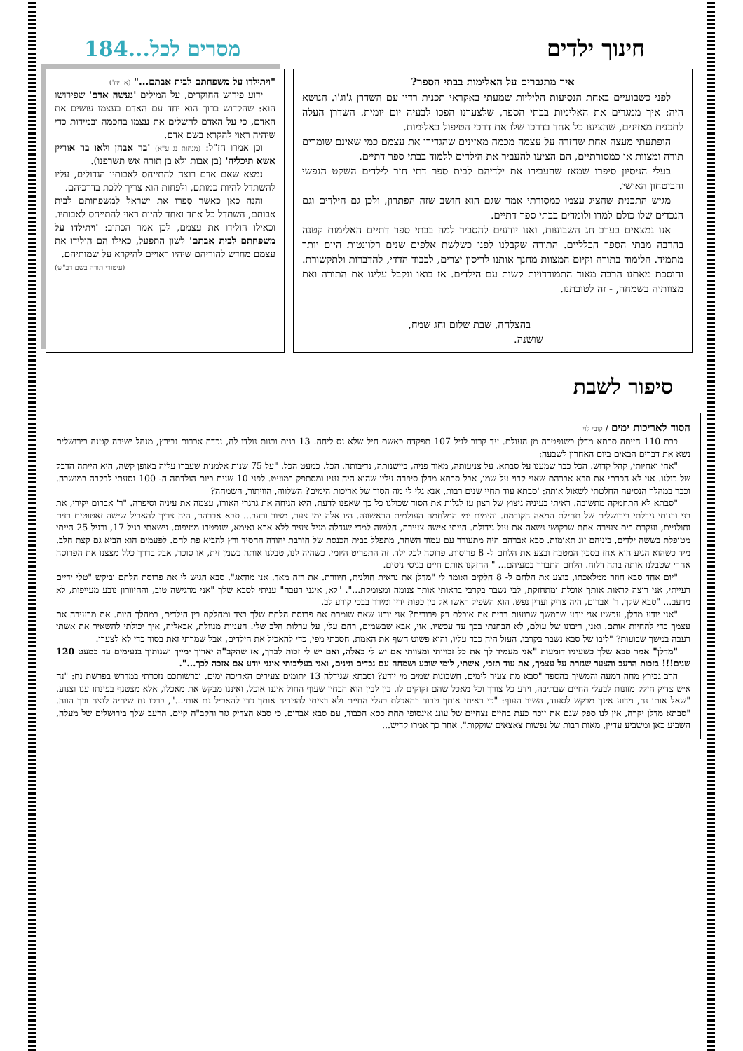חינוך ילדים מסרים לכל...184
איך מתגברים על האלימות בבתי הספר?
לפני כשבועיים באחת הנסיעות הליליות שמעתי באקראי תכנית רדיו עם השדרן ג'וג'ו. הנושא היה: איך ממגרים את האלימות בבתי הספר, שלצערנו הפכו לבעיה יום יומית. השדרן העלה לתכנית מאזינים, שהציעו כל אחד בדרכו שלו את דרכי הטיפול באלימות.
הופתעתי מעצה אחת שחזרה על עצמה מכמה מאזינים שהגדירו את עצמם כמי שאינם שומרים תורה ומצוות או כמסורתיים, הם הציעו להעביר את הילדים ללמוד בבתי ספר דתיים.
בעלי הניסיון סיפרו שמאז שהעבירו את ילדיהם לבית ספר דתי חזר לילדים השקט הנפשי והביטחון האישי.
מגיש התכנית שהציג עצמו כמסורתי אמר שגם הוא חושב שזה הפתרון, ולכן גם הילדים וגם הנכדים שלו כולם למדו ולומדים בבתי ספר דתיים.
אנו נמצאים בערב חג השבועות, ואנו יודעים להסביר למה בבתי ספר דתיים האלימות קטנה בהרבה מבתי הספר הכלליים. התורה שקבלנו לפני כשלשת אלפים שנים רלוונטית היום יותר מתמיד. הלימוד בתורה וקיום המצוות מחנך אותנו לריסון יצרים, לכבוד הדדי, להדברות ולתקשורת. וחוסכת מאתנו הרבה מאוד התמודדויות קשות עם הילדים. אז בואו ונקבל עלינו את התורה ואת מצוותיה בשמחה, - זה לטובתנו.
בהצלחה, שבת שלום וחג שמח,
שושנה.
"ויתילדו על משפחתם לבית אבתם..." (א' יח')
ידוע פירוש החוקרים, על המילים 'נעשה אדם' שפירושו הוא: שהקדוש ברוך הוא יחד עם האדם בעצמו עושים את האדם, כי על האדם להשלים את עצמו בחכמה ובמידות כדי שיהיה ראוי להקרא בשם אדם.
וכן אמרו חז"ל: (מנחות נג ע"א) 'בר אבהן ולאו בר אוריין אשא תיכליה' (בן אבות ולא בן תורה אש תשרפנו).
נמצא שאם אדם רוצה להתייחס לאבותיו הגדולים, עליו להשתדל להיות כמותם, ולפחות הוא צריך ללכת בדרכיהם.
והנה כאן כאשר ספרו את ישראל למשפחותם לבית אבותם, השתדל כל אחד ואחד להיות ראוי להתייחס לאבותיו. וכאילו הולידו את עצמם, לכן אמר הכתוב: 'ויתילדו על משפחתם לבית אבתם' לשון התפעל, כאילו הם הולידו את עצמם מחדש להוריהם שיהיו ראויים להיקרא על שמותיהם.
(עיטורי תורה בשם דב"ש)
סיפור לשבת
הסוד לאריכות ימים / קובי לוי
כבת 110 הייתה סבתא מדלן כשנפטרה מן העולם. עד קרוב לגיל 107 תפקדה כאשת חיל שלא נס ליחה. 13 בנים ובנות נולדו לה, נכדה אברום גבירץ, מנהל ישיבה קטנה בירושלים נשא את דברים הבאים ביום האחרון לשבעה:
"אחי ואחיותי, קהל קדוש. הכל כבר שמענו על סבתא. על צניעותה, מאור פניה, ביישנותה, נדיבותה. הכל. כמעט הכל. "על 75 שנות אלמנות שעברו עליה באופן קשה, היא הייתה הדבק של כולנו. אני לא הכרתי את סבא אברהם שאני קרוי על שמו, אבל סבתא מדלן סיפרה עליו שהוא היה עניו ומסתפק במועט. לפני 10 שנים ביום הולדתה ה- 100 נסעתי לבקרה במושבה. וכבר במהלך הנסיעה החלטתי לשאול אותה: 'סבתא עוד תחיי שנים רבות, אנא גלי לי מה הסוד של אריכות הימים? השלווה, הוויתור, השמחה?
"סבתא לא התחמקה מתשובה. ראיתי בעיניה ניצוץ של רצון עז לגלות את הסוד שכולנו כל כך שאפנו לדעת. היא הניחה את גרגרי האורז, עצמה את עיניה וסיפרה. "ר' אברום יקירי, את בני ובנותי גידלתי בירושלים של תחילת המאה הקודמת. והימים ימי המלחמה העולמית הראשונה. היו אלה ימי צער, מצור ורעב... סבא אברהם, היה צריך להאכיל שישה זאטוטים רזים וחולניים, ועקרת בית צעירה אחת שבקושי נשאה את עול גידולם. הייתי אישה צעירה, חלושה למדי שגדלה מגיל צעיר ללא אבא ואימא, שנפטרו מטיפוס. נישאתי בגיל 17, ובגיל 25 הייתי מטופלת בששה ילדים, ביניהם זוג תאומות. סבא אברהם היה מתעורר עם עמוד השחר, מתפלל בבית הכנסת של חורבת יהודה החסיד ורץ להביא פת לחם. לפעמים הוא הביא גם קצת חלב. מיד כשהוא הגיע הוא אחז בסכין המטבח ובצע את הלחם ל- 8 פרוסות. פרוסה לכל ילד. זה התפריט היומי. כשהיה לנו, טבלנו אותה בשמן זית, או סוכר, אבל בדרך כלל מצצנו את הפרוסה אחרי שטבלנו אותה בתה דלוח. הלחם התברך במעיהם... " החזקנו אותם חיים בניסי ניסים.
"יום אחד סבא חוזר ממלאכתו, בוצע את הלחם ל- 8 חלקים ואומר לי "מדלן את נראית חולנית, חיוורת. את רזה מאד. אני מודאג". סבא הגיש לי את פרוסת הלחם וביקש "טלי ידיים רעייתי, אני רוצה לראות אותך אוכלת ומתחזקת, לבי נשבר בקרבי בראותי אותך צנומה ומצומקת...". "לא, אינני רעבה" עניתי לסבא שלך "אני מרגישה טוב, והחיוורון נובע מעייפות, לא מרעב... "סבא שלך, ר' אברום, היה צדיק ועדין נפש. הוא השפיל ראשו אל בין כפות ידיו ומירר בבכי קורע לב.
"אני יודע מדלן, עכשיו אני יודע שבמשך שבועות רבים את אוכלת רק פרורים? אני יודע שאת שומרת את פרוסת הלחם שלך בצד ומחלקת בין הילדים, במהלך היום. את מרעיבה את עצמך כדי להחיות אותם. ואני, ריבונו של עולם, לא הבחנתי בכך עד עכשיו. אוי, אבא שבשמים, רחם עלי, על ערלות הלב שלי. העניות מנוולת, אבאליה, איך יכולתי להשאיר את אשתי רעבה במשך שבועות? "ליבו של סבא נשבר בקרבו. העול היה כבד עליו, והוא פשוט חשף את האמת. חסכתי מפי, כדי להאכיל את הילדים, אבל שמרתי זאת בסוד כדי לא לצערו.
"מדלן" אמר סבא שלך כשעיניו דומעות "אני מעמיד לך את כל זכויותי ומצוותי אם יש לי כאלה, ואם יש לי זכות לברך, אז שהקב"ה יאריך ימייך ושנותיך בנעימים עד כמעט 120 שנים!!! בזכות הרעב והצער שגזרת על עצמך, את עוד תזכי, אשתי, לימי שובע ושמחה עם נכדים ונינים, ואני בעליבותי אינני יודע אם אזכה לכך...".
הרב גבירץ מחה דמעה והמשיך בהספד "סבא מת צעיר לימים. חשבונות שמים מי יודע? וסבתא שגידלה 13 יתומים צעירים האריכה ימים. וברשותכם נזכרתי במדרש בפרשת נח: "נח איש צדיק חילק מזונות לבעלי החיים שבתיבה, וידע כל צורך וכל מאכל שהם זקוקים לו. בין לבין הוא הבחין שעוף החול איננו אוכל, ואיננו מבקש את מאכלו, אלא מצטנף בפינתו ענו וצנוע. "שאל אותו נח, מדוע אינך מבקש לסעוד, השיב העוף: "כי ראיתי אותך טרוד בהאכלת בעלי החיים ולא רציתי להטריח אותך כדי להאכיל גם אותי...", ברכו נח שיחיה לנצח וכך הווה. "סבתא מדלן יקרה, אין לנו ספק שגם את זוכה כעת בחיים נצחיים של עונג אינסופי תחת כסא הכבוד, עם סבא אברום. כי סבא הצדיק גזר והקב"ה קיים. הרעב שלך בירושלים של מעלה, השביע כאן ומשביע עדיין, מאות רבות של נפשות צאצאים שוקקות". אחר כך אמרו קדיש...